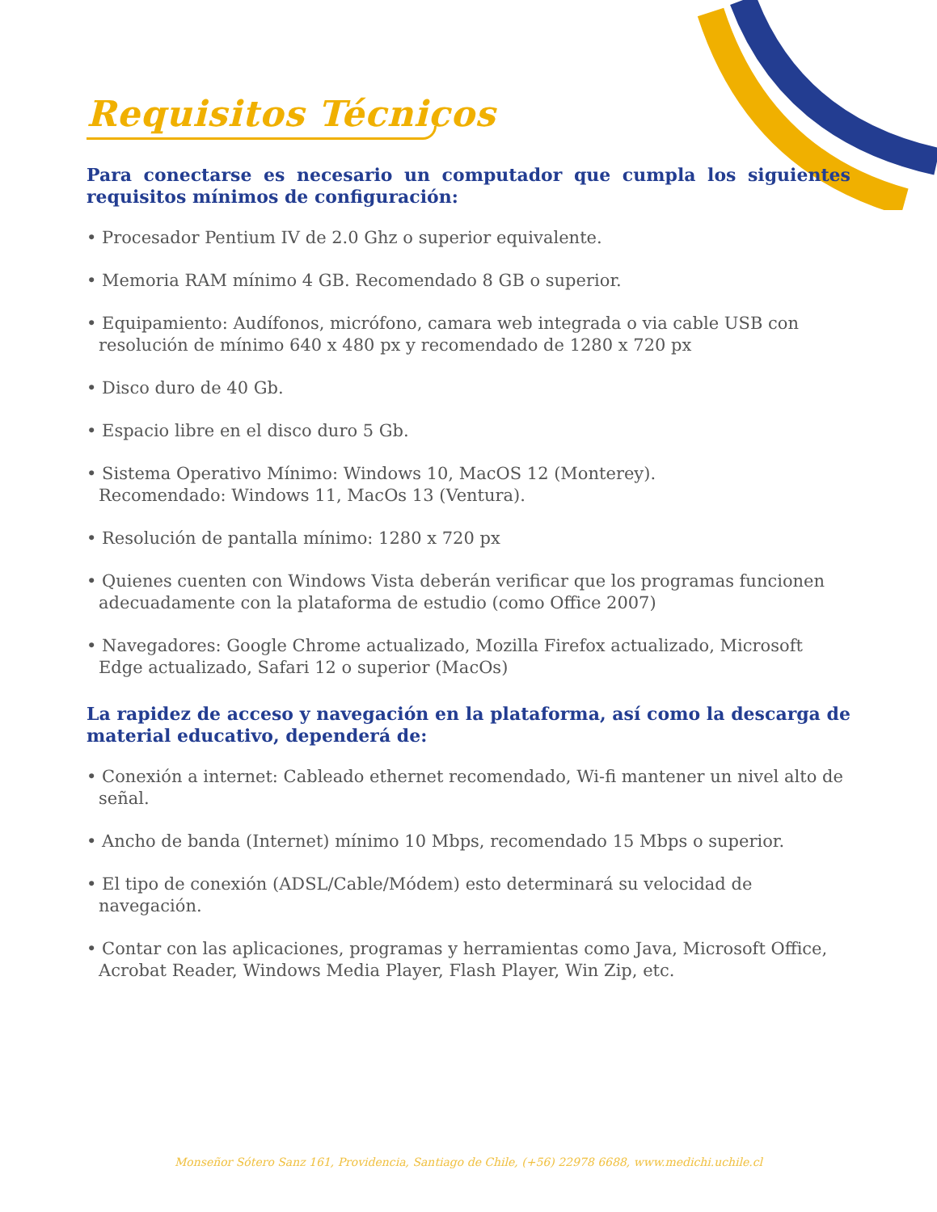Requisitos Técnicos
Para conectarse es necesario un computador que cumpla los siguientes requisitos mínimos de configuración:
• Procesador Pentium IV de 2.0 Ghz o superior equivalente.
• Memoria RAM mínimo 4 GB. Recomendado 8 GB o superior.
• Equipamiento: Audífonos, micrófono, camara web integrada o via cable USB con resolución de mínimo 640 x 480 px y recomendado de 1280 x 720 px
• Disco duro de 40 Gb.
• Espacio libre en el disco duro 5 Gb.
• Sistema Operativo Mínimo: Windows 10, MacOS 12 (Monterey).
Recomendado: Windows 11, MacOs 13 (Ventura).
• Resolución de pantalla mínimo: 1280 x 720 px
• Quienes cuenten con Windows Vista deberán verificar que los programas funcionen adecuadamente con la plataforma de estudio (como Office 2007)
• Navegadores: Google Chrome actualizado, Mozilla Firefox actualizado, Microsoft Edge actualizado, Safari 12 o superior (MacOs)
La rapidez de acceso y navegación en la plataforma, así como la descarga de material educativo, dependerá de:
• Conexión a internet: Cableado ethernet recomendado, Wi-fi mantener un nivel alto de señal.
• Ancho de banda (Internet) mínimo 10 Mbps, recomendado 15 Mbps o superior.
• El tipo de conexión (ADSL/Cable/Módem) esto determinará su velocidad de navegación.
• Contar con las aplicaciones, programas y herramientas como Java, Microsoft Office, Acrobat Reader, Windows Media Player, Flash Player, Win Zip, etc.
Monseñor Sótero Sanz 161, Providencia, Santiago de Chile, (+56) 22978 6688, www.medichi.uchile.cl